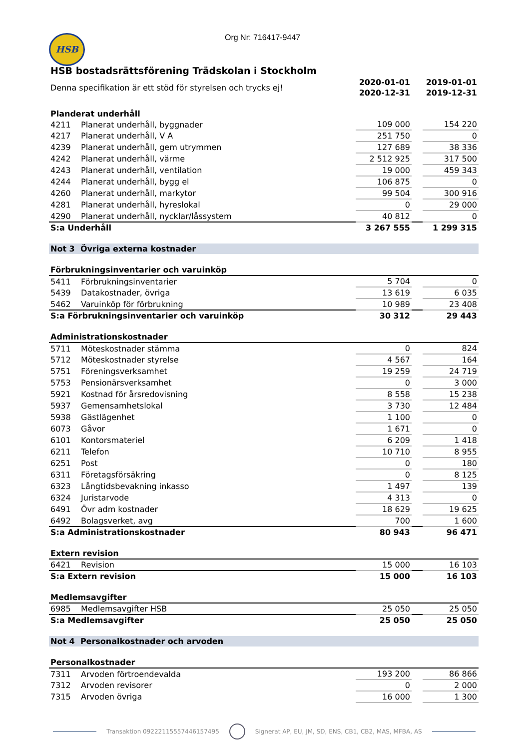Org Nr: 716417-9447
HSB
HSB bostadsrättsförening Trädskolan i Stockholm
| Denna specifikation är ett stöd för styrelsen och trycks ej! | | 2020-01-01 2020-12-31 | | 2019-01-01 2019-12-31 |
| Planderat underhåll | | | | |
| 4211 | Planerat underhåll, byggnader | 109 000 | | 154 220 |
| 4217 | Planerat underhåll, V A | 251 750 | | 0 |
| 4239 | Planerat underhåll, gem utrymmen | 127 689 | | 38 336 |
| 4242 | Planerat underhåll, värme | 2 512 925 | | 317 500 |
| 4243 | Planerat underhåll, ventilation | 19 000 | | 459 343 |
| 4244 | Planerat underhåll, bygg el | 106 875 | | 0 |
| 4260 | Planerat underhåll, markytor | 99 504 | | 300 916 |
| 4281 | Planerat underhåll, hyreslokal | 0 | | 29 000 |
| 4290 | Planerat underhåll, nycklar/låssystem | 40 812 | | 0 |
| S:a Underhåll | | 3 267 555 | | 1 299 315 |
| Not 3 Övriga externa kostnader | | | | |
| Förbrukningsinventarier och varuinköp | | | | |
| 5411 | Förbrukningsinventarier | 5 704 | | 0 |
| 5439 | Datakostnader, övriga | 13 619 | | 6 035 |
| 5462 | Varuinköp för förbrukning | 10 989 | | 23 408 |
| S:a Förbrukningsinventarier och varuinköp | | 30 312 | | 29 443 |
| Administrationskostnader | | | | |
| 5711 | Möteskostnader stämma | 0 | | 824 |
| 5712 | Möteskostnader styrelse | 4 567 | | 164 |
| 5751 | Föreningsverksamhet | 19 259 | | 24 719 |
| 5753 | Pensionärsverksamhet | 0 | | 3 000 |
| 5921 | Kostnad för årsredovisning | 8 558 | | 15 238 |
| 5937 | Gemensamhetslokal | 3 730 | | 12 484 |
| 5938 | Gästlägenhet | 1 100 | | 0 |
| 6073 | Gåvor | 1 671 | | 0 |
| 6101 | Kontorsmateriel | 6 209 | | 1 418 |
| 6211 | Telefon | 10 710 | | 8 955 |
| 6251 | Post | 0 | | 180 |
| 6311 | Företagsförsäkring | 0 | | 8 125 |
| 6323 | Långtidsbevakning inkasso | 1 497 | | 139 |
| 6324 | Juristarvode | 4 313 | | 0 |
| 6491 | Övr adm kostnader | 18 629 | | 19 625 |
| 6492 | Bolagsverket, avg | 700 | | 1 600 |
| S:a Administrationskostnader | | 80 943 | | 96 471 |
| Extern revision | | | | |
| 6421 | Revision | 15 000 | | 16 103 |
| S:a Extern revision | | 15 000 | | 16 103 |
| Medlemsavgifter | | | | |
| 6985 | Medlemsavgifter HSB | 25 050 | | 25 050 |
| S:a Medlemsavgifter | | 25 050 | | 25 050 |
| Not 4 Personalkostnader och arvoden | | | | |
| Personalkostnader | | | | |
| 7311 | Arvoden förtroendevalda | 193 200 | | 86 866 |
| 7312 | Arvoden revisorer | 0 | | 2 000 |
| 7315 | Arvoden övriga | 16 000 | | 1 300 |
Transaktion 09222115557446157495 Signerat AP, EU, JM, SD, ENS, CB1, CB2, MAS, MFBA, AS